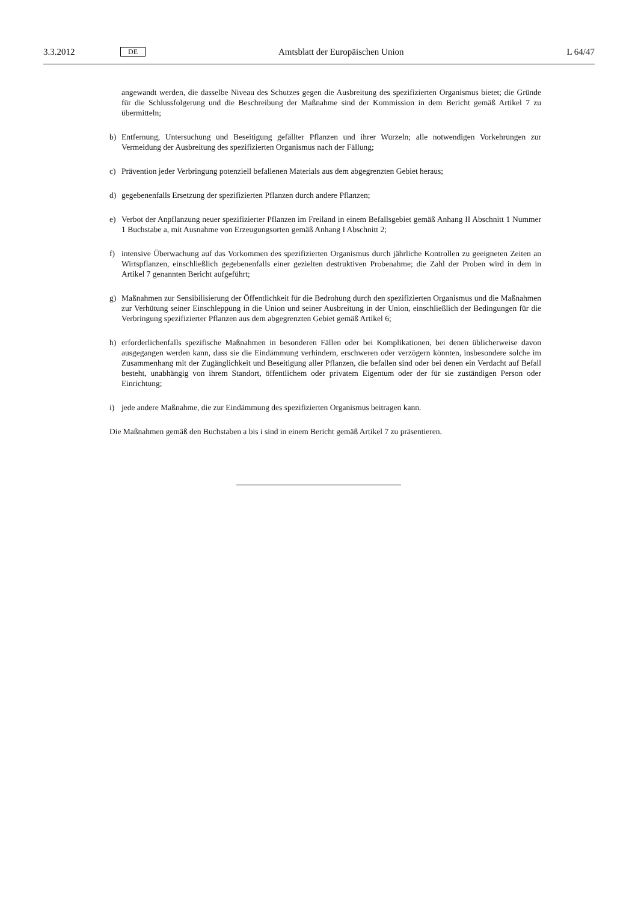3.3.2012 DE Amtsblatt der Europäischen Union L 64/47
angewandt werden, die dasselbe Niveau des Schutzes gegen die Ausbreitung des spezifizierten Organismus bietet; die Gründe für die Schlussfolgerung und die Beschreibung der Maßnahme sind der Kommission in dem Bericht gemäß Artikel 7 zu übermitteln;
b) Entfernung, Untersuchung und Beseitigung gefällter Pflanzen und ihrer Wurzeln; alle notwendigen Vorkehrungen zur Vermeidung der Ausbreitung des spezifizierten Organismus nach der Fällung;
c) Prävention jeder Verbringung potenziell befallenen Materials aus dem abgegrenzten Gebiet heraus;
d) gegebenenfalls Ersetzung der spezifizierten Pflanzen durch andere Pflanzen;
e) Verbot der Anpflanzung neuer spezifizierter Pflanzen im Freiland in einem Befallsgebiet gemäß Anhang II Abschnitt 1 Nummer 1 Buchstabe a, mit Ausnahme von Erzeugungsorten gemäß Anhang I Abschnitt 2;
f) intensive Überwachung auf das Vorkommen des spezifizierten Organismus durch jährliche Kontrollen zu geeig­neten Zeiten an Wirtspflanzen, einschließlich gegebenenfalls einer gezielten destruktiven Probenahme; die Zahl der Proben wird in dem in Artikel 7 genannten Bericht aufgeführt;
g) Maßnahmen zur Sensibilisierung der Öffentlichkeit für die Bedrohung durch den spezifizierten Organismus und die Maßnahmen zur Verhütung seiner Einschleppung in die Union und seiner Ausbreitung in der Union, einschließlich der Bedingungen für die Verbringung spezifizierter Pflanzen aus dem abgegrenzten Gebiet gemäß Artikel 6;
h) erforderlichenfalls spezifische Maßnahmen in besonderen Fällen oder bei Komplikationen, bei denen üblicherweise davon ausgegangen werden kann, dass sie die Eindämmung verhindern, erschweren oder verzögern könnten, insbesondere solche im Zusammenhang mit der Zugänglichkeit und Beseitigung aller Pflanzen, die befallen sind oder bei denen ein Verdacht auf Befall besteht, unabhängig von ihrem Standort, öffentlichem oder privatem Eigentum oder der für sie zuständigen Person oder Einrichtung;
i) jede andere Maßnahme, die zur Eindämmung des spezifizierten Organismus beitragen kann.
Die Maßnahmen gemäß den Buchstaben a bis i sind in einem Bericht gemäß Artikel 7 zu präsentieren.